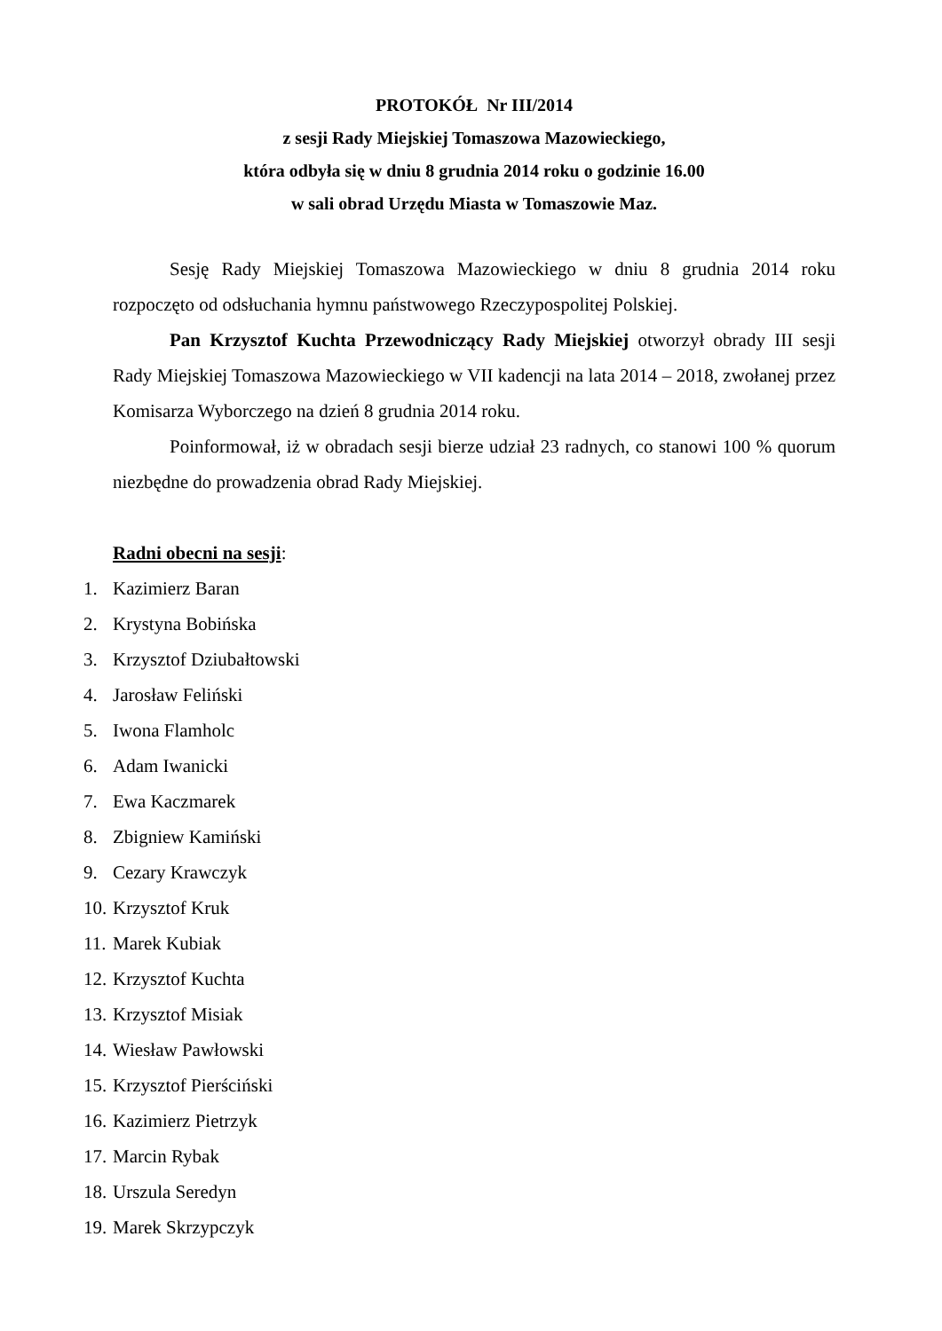PROTOKÓŁ Nr III/2014
z sesji Rady Miejskiej Tomaszowa Mazowieckiego,
która odbyła się w dniu 8 grudnia 2014 roku o godzinie 16.00
w sali obrad Urzędu Miasta w Tomaszowie Maz.
Sesję Rady Miejskiej Tomaszowa Mazowieckiego w dniu 8 grudnia 2014 roku rozpoczęto od odsłuchania hymnu państwowego Rzeczypospolitej Polskiej.
Pan Krzysztof Kuchta Przewodniczący Rady Miejskiej otworzył obrady III sesji Rady Miejskiej Tomaszowa Mazowieckiego w VII kadencji na lata 2014 – 2018, zwołanej przez Komisarza Wyborczego na dzień 8 grudnia 2014 roku.
Poinformował, iż w obradach sesji bierze udział 23 radnych, co stanowi 100 % quorum niezbędne do prowadzenia obrad Rady Miejskiej.
Radni obecni na sesji:
1. Kazimierz Baran
2. Krystyna Bobińska
3. Krzysztof Dziubałtowski
4. Jarosław Feliński
5. Iwona Flamholc
6. Adam Iwanicki
7. Ewa Kaczmarek
8. Zbigniew Kamiński
9. Cezary Krawczyk
10. Krzysztof Kruk
11. Marek Kubiak
12. Krzysztof Kuchta
13. Krzysztof Misiak
14. Wiesław Pawłowski
15. Krzysztof Pierściński
16. Kazimierz Pietrzyk
17. Marcin Rybak
18. Urszula Seredyn
19. Marek Skrzypczyk